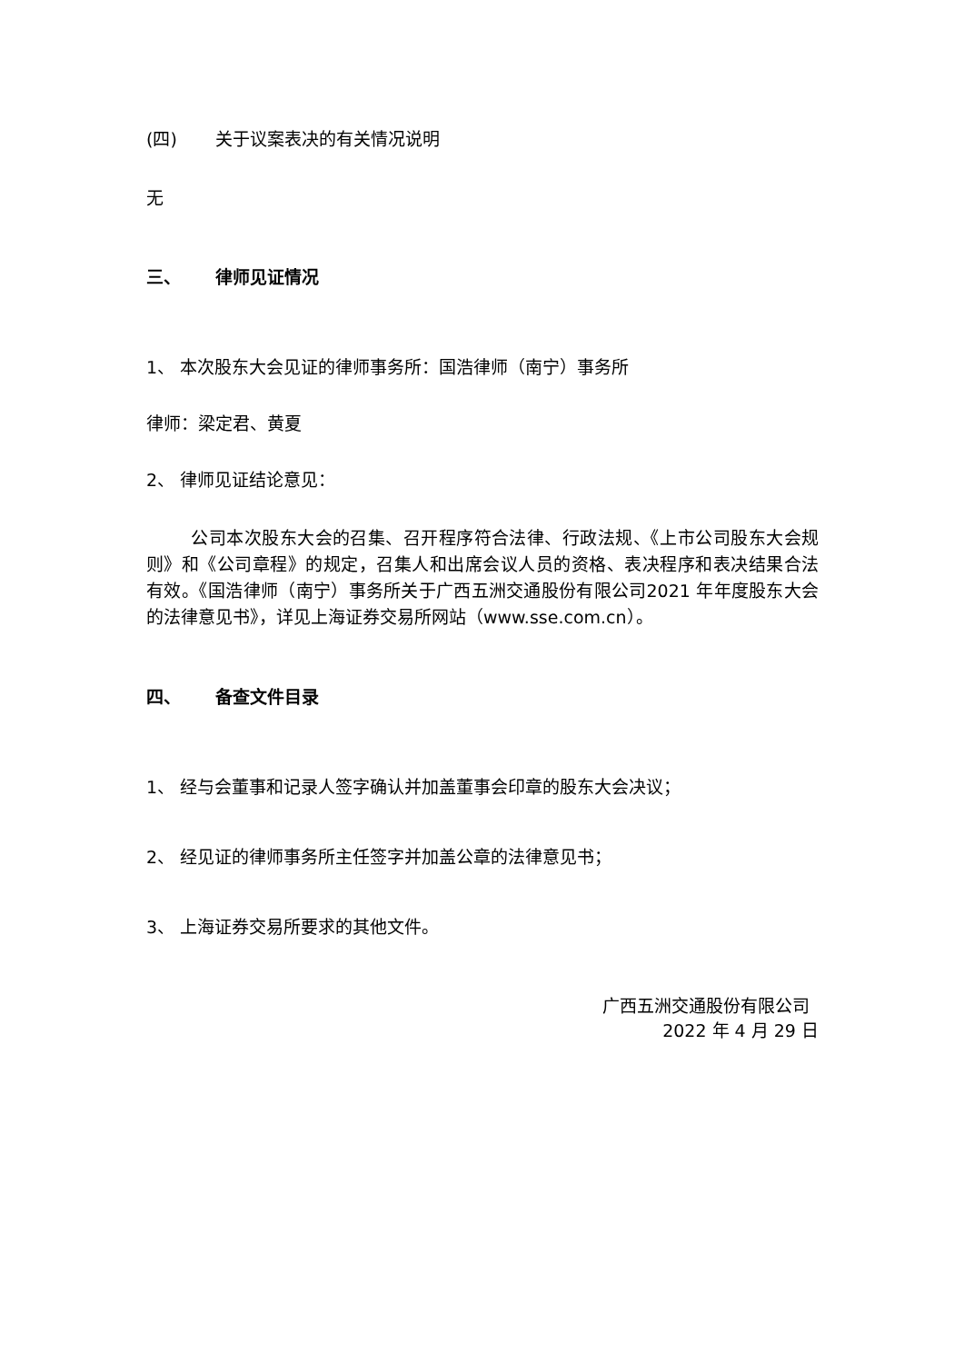(四) 关于议案表决的有关情况说明
无
三、 律师见证情况
1、 本次股东大会见证的律师事务所：国浩律师（南宁）事务所
律师：梁定君、黄夏
2、 律师见证结论意见：
公司本次股东大会的召集、召开程序符合法律、行政法规、《上市公司股东大会规则》和《公司章程》的规定，召集人和出席会议人员的资格、表决程序和表决结果合法有效。《国浩律师（南宁）事务所关于广西五洲交通股份有限公司2021 年年度股东大会的法律意见书》，详见上海证券交易所网站（www.sse.com.cn）。
四、 备查文件目录
1、 经与会董事和记录人签字确认并加盖董事会印章的股东大会决议；
2、 经见证的律师事务所主任签字并加盖公章的法律意见书；
3、 上海证券交易所要求的其他文件。
广西五洲交通股份有限公司
2022 年 4 月 29 日